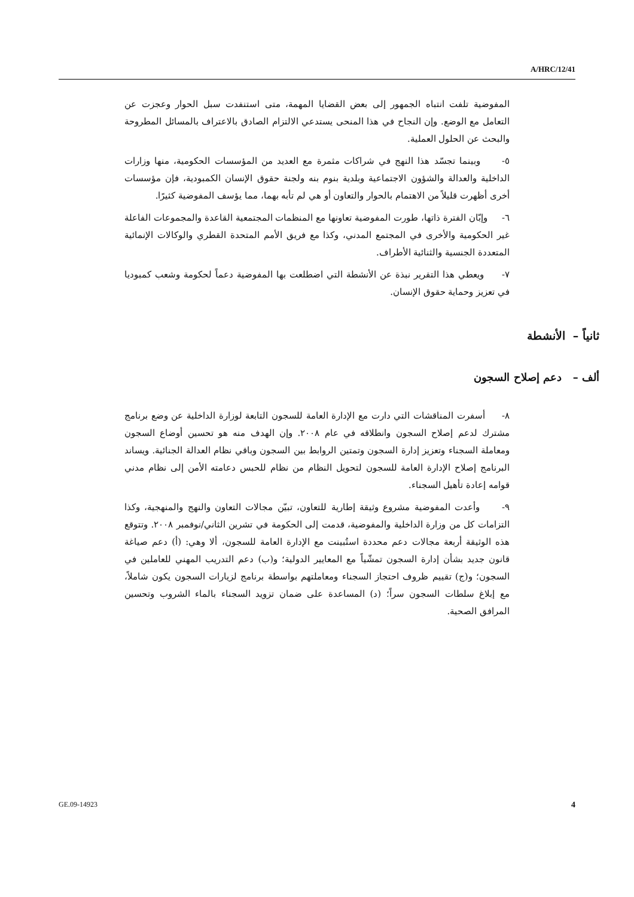A/HRC/12/41
المفوضية تلفت انتباه الجمهور إلى بعض القضايا المهمة، متى استنفدت سبل الحوار وعجزت عن التعامل مع الوضع. وإن النجاح في هذا المنحى يستدعي الالتزام الصادق بالاعتراف بالمسائل المطروحة والبحث عن الحلول العملية.
٥- وبينما تجسّد هذا النهج في شراكات مثمرة مع العديد من المؤسسات الحكومية، منها وزارات الداخلية والعدالة والشؤون الاجتماعية وبلدية بنوم بنه ولجنة حقوق الإنسان الكمبودية، فإن مؤسسات أخرى أظهرت قليلاً من الاهتمام بالحوار والتعاون أو هي لم تأبه بهما، مما يؤسف المفوضية كثيرًا.
٦- وإبّان الفترة ذاتها، طورت المفوضية تعاونها مع المنظمات المجتمعية القاعدة والمجموعات الفاعلة غير الحكومية والأخرى في المجتمع المدني، وكذا مع فريق الأمم المتحدة القطري والوكالات الإنمائية المتعددة الجنسية والثنائية الأطراف.
٧- ويعطي هذا التقرير نبذة عن الأنشطة التي اضطلعت بها المفوضية دعماً لحكومة وشعب كمبوديا في تعزيز وحماية حقوق الإنسان.
ثانياً – الأنشطة
ألف – دعم إصلاح السجون
٨- أسفرت المناقشات التي دارت مع الإدارة العامة للسجون التابعة لوزارة الداخلية عن وضع برنامج مشترك لدعم إصلاح السجون وانطلاقه في عام ٢٠٠٨. وإن الهدف منه هو تحسين أوضاع السجون ومعاملة السجناء وتعزيز إدارة السجون وتمتين الروابط بين السجون وباقي نظام العدالة الجنائية. ويساند البرنامج إصلاح الإدارة العامة للسجون لتحويل النظام من نظام للحبس دعامته الأمن إلى نظام مدني قوامه إعادة تأهيل السجناء.
٩- وأعدت المفوضية مشروع وثيقة إطارية للتعاون، تبيّن مجالات التعاون والنهج والمنهجية، وكذا التزامات كل من وزارة الداخلية والمفوضية، قدمت إلى الحكومة في تشرين الثاني/نوفمبر ٢٠٠٨. وتتوقع هذه الوثيقة أربعة مجالات دعم محددة استُبينت مع الإدارة العامة للسجون، ألا وهي: (أ) دعم صياغة قانون جديد بشأن إدارة السجون تمشّياً مع المعايير الدولية؛ و(ب) دعم التدريب المهني للعاملين في السجون؛ و(ج) تقييم ظروف احتجاز السجناء ومعاملتهم بواسطة برنامج لزيارات السجون يكون شاملاً، مع إبلاغ سلطات السجون سراً؛ (د) المساعدة على ضمان تزويد السجناء بالماء الشروب وتحسين المرافق الصحية.
GE.09-14923 4